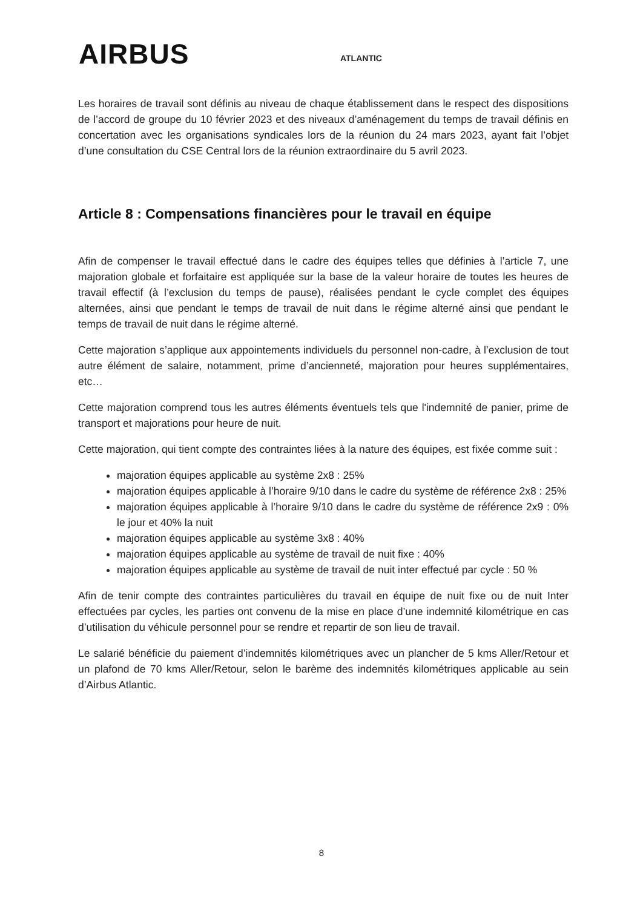AIRBUS ATLANTIC
Les horaires de travail sont définis au niveau de chaque établissement dans le respect des dispositions de l’accord de groupe du 10 février 2023 et des niveaux d’aménagement du temps de travail définis en concertation avec les organisations syndicales lors de la réunion du 24 mars 2023, ayant fait l’objet d’une consultation du CSE Central lors de la réunion extraordinaire du 5 avril 2023.
Article 8 : Compensations financières pour le travail en équipe
Afin de compenser le travail effectué dans le cadre des équipes telles que définies à l’article 7, une majoration globale et forfaitaire est appliquée sur la base de la valeur horaire de toutes les heures de travail effectif (à l’exclusion du temps de pause), réalisées pendant le cycle complet des équipes alternées, ainsi que pendant le temps de travail de nuit dans le régime alterné ainsi que pendant le temps de travail de nuit dans le régime alterné.
Cette majoration s’applique aux appointements individuels du personnel non-cadre, à l’exclusion de tout autre élément de salaire, notamment, prime d’ancienneté, majoration pour heures supplémentaires, etc…
Cette majoration comprend tous les autres éléments éventuels tels que l'indemnité de panier, prime de transport et majorations pour heure de nuit.
Cette majoration, qui tient compte des contraintes liées à la nature des équipes, est fixée comme suit :
majoration équipes applicable au système 2x8 : 25%
majoration équipes applicable à l’horaire 9/10 dans le cadre du système de référence 2x8 : 25%
majoration équipes applicable à l’horaire 9/10 dans le cadre du système de référence 2x9 : 0% le jour et 40% la nuit
majoration équipes applicable au système 3x8 : 40%
majoration équipes applicable au système de travail de nuit fixe : 40%
majoration équipes applicable au système de travail de nuit inter effectué par cycle : 50 %
Afin de tenir compte des contraintes particulières du travail en équipe de nuit fixe ou de nuit Inter effectuées par cycles, les parties ont convenu de la mise en place d’une indemnité kilométrique en cas d’utilisation du véhicule personnel pour se rendre et repartir de son lieu de travail.
Le salarié bénéficie du paiement d’indemnités kilométriques avec un plancher de 5 kms Aller/Retour et un plafond de 70 kms Aller/Retour, selon le barème des indemnités kilométriques applicable au sein d’Airbus Atlantic.
8